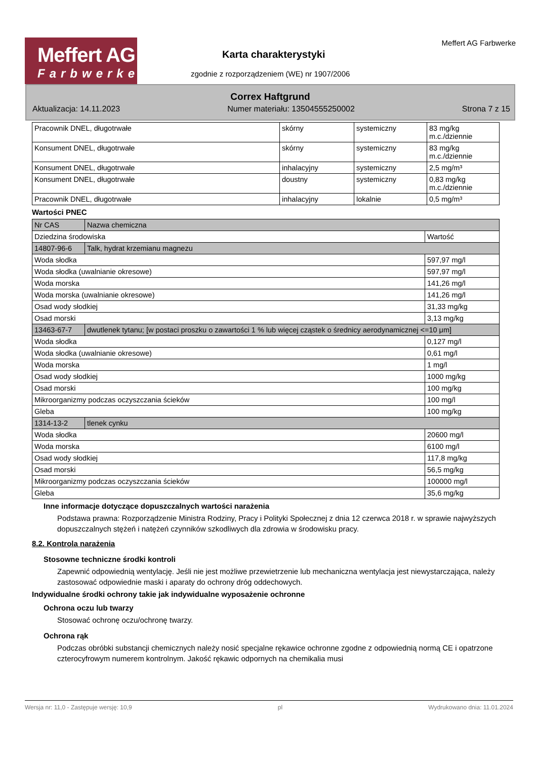Meffert AG
Farbwerke
Meffert AG Farbwerke
Karta charakterystyki
zgodnie z rozporządzeniem (WE) nr 1907/2006
Correx Haftgrund
Aktualizacja: 14.11.2023 Numer materiału: 13504555250002 Strona 7 z 15
| Pracownik DNEL, długotrwałe | skórny | systemiczny | 83 mg/kg m.c./dziennie |
| Konsument DNEL, długotrwałe | skórny | systemiczny | 83 mg/kg m.c./dziennie |
| Konsument DNEL, długotrwałe | inhalacyjny | systemiczny | 2,5 mg/m³ |
| Konsument DNEL, długotrwałe | doustny | systemiczny | 0,83 mg/kg m.c./dziennie |
| Pracownik DNEL, długotrwałe | inhalacyjny | lokalnie | 0,5 mg/m³ |
Wartości PNEC
| Nr CAS | Nazwa chemiczna | |
| Dziedzina środowiska | | Wartość |
| 14807-96-6 | Talk, hydrat krzemianu magnezu | |
| Woda słodka | | 597,97 mg/l |
| Woda słodka (uwalnianie okresowe) | | 597,97 mg/l |
| Woda morska | | 141,26 mg/l |
| Woda morska (uwalnianie okresowe) | | 141,26 mg/l |
| Osad wody słodkiej | | 31,33 mg/kg |
| Osad morski | | 3,13 mg/kg |
| 13463-67-7 | dwutlenek tytanu; [w postaci proszku o zawartości 1 % lub więcej cząstek o średnicy aerodynamicznej <=10 μm] | |
| Woda słodka | | 0,127 mg/l |
| Woda słodka (uwalnianie okresowe) | | 0,61 mg/l |
| Woda morska | | 1 mg/l |
| Osad wody słodkiej | | 1000 mg/kg |
| Osad morski | | 100 mg/kg |
| Mikroorganizmy podczas oczyszczania ścieków | | 100 mg/l |
| Gleba | | 100 mg/kg |
| 1314-13-2 | tlenek cynku | |
| Woda słodka | | 20600 mg/l |
| Woda morska | | 6100 mg/l |
| Osad wody słodkiej | | 117,8 mg/kg |
| Osad morski | | 56,5 mg/kg |
| Mikroorganizmy podczas oczyszczania ścieków | | 100000 mg/l |
| Gleba | | 35,6 mg/kg |
Inne informacje dotyczące dopuszczalnych wartości narażenia
Podstawa prawna: Rozporządzenie Ministra Rodziny, Pracy i Polityki Społecznej z dnia 12 czerwca 2018 r. w sprawie najwyższych dopuszczalnych stężeń i natężeń czynników szkodliwych dla zdrowia w środowisku pracy.
8.2. Kontrola narażenia
Stosowne techniczne środki kontroli
Zapewnić odpowiednią wentylację. Jeśli nie jest możliwe przewietrzenie lub mechaniczna wentylacja jest niewystarczająca, należy zastosować odpowiednie maski i aparaty do ochrony dróg oddechowych.
Indywidualne środki ochrony takie jak indywidualne wyposażenie ochronne
Ochrona oczu lub twarzy
Stosować ochronę oczu/ochronę twarzy.
Ochrona rąk
Podczas obróbki substancji chemicznych należy nosić specjalne rękawice ochronne zgodne z odpowiednią normą CE i opatrzone czterocyfrowym numerem kontrolnym. Jakość rękawic odpornych na chemikalia musi
Wersja nr: 11,0 - Zastępuje wersję: 10,9 pl Wydrukowano dnia: 11.01.2024